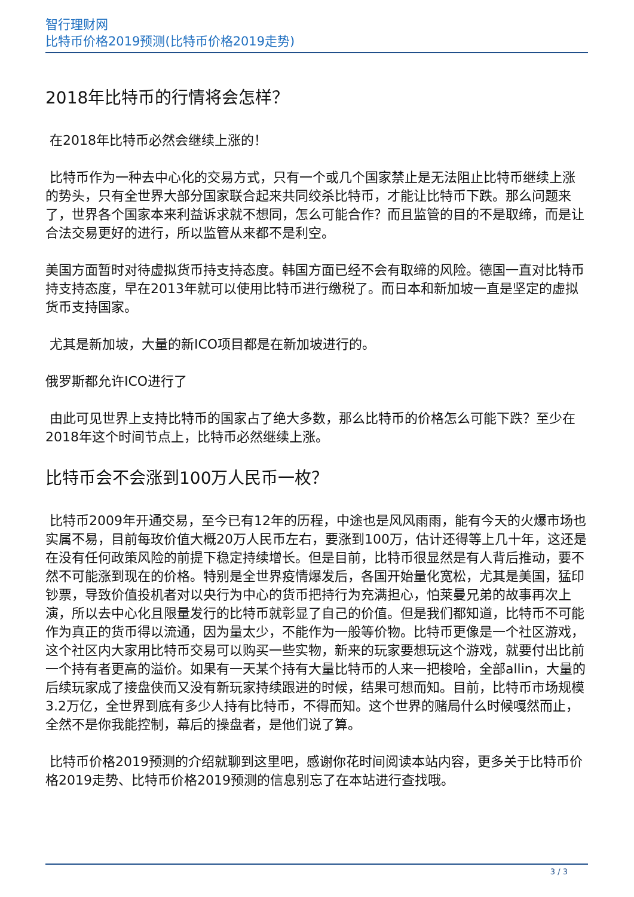智行理财网
比特币价格2019预测(比特币价格2019走势)
2018年比特币的行情将会怎样？
在2018年比特币必然会继续上涨的！
比特币作为一种去中心化的交易方式，只有一个或几个国家禁止是无法阻止比特币继续上涨的势头，只有全世界大部分国家联合起来共同绞杀比特币，才能让比特币下跌。那么问题来了，世界各个国家本来利益诉求就不想同，怎么可能合作？而且监管的目的不是取缔，而是让合法交易更好的进行，所以监管从来都不是利空。
美国方面暂时对待虚拟货币持支持态度。韩国方面已经不会有取缔的风险。德国一直对比特币持支持态度，早在2013年就可以使用比特币进行缴税了。而日本和新加坡一直是坚定的虚拟货币支持国家。
尤其是新加坡，大量的新ICO项目都是在新加坡进行的。
俄罗斯都允许ICO进行了
由此可见世界上支持比特币的国家占了绝大多数，那么比特币的价格怎么可能下跌？至少在2018年这个时间节点上，比特币必然继续上涨。
比特币会不会涨到100万人民币一枚？
比特币2009年开通交易，至今已有12年的历程，中途也是风风雨雨，能有今天的火爆市场也实属不易，目前每玫价值大概20万人民币左右，要涨到100万，估计还得等上几十年，这还是在没有任何政策风险的前提下稳定持续增长。但是目前，比特币很显然是有人背后推动，要不然不可能涨到现在的价格。特别是全世界疫情爆发后，各国开始量化宽松，尤其是美国，猛印钞票，导致价值投机者对以央行为中心的货币把持行为充满担心，怕莱曼兄弟的故事再次上演，所以去中心化且限量发行的比特币就彰显了自己的价值。但是我们都知道，比特币不可能作为真正的货币得以流通，因为量太少，不能作为一般等价物。比特币更像是一个社区游戏，这个社区内大家用比特币交易可以购买一些实物，新来的玩家要想玩这个游戏，就要付出比前一个持有者更高的溢价。如果有一天某个持有大量比特币的人来一把梭哈，全部allin，大量的后续玩家成了接盘侠而又没有新玩家持续跟进的时候，结果可想而知。目前，比特币市场规模3.2万亿，全世界到底有多少人持有比特币，不得而知。这个世界的赌局什么时候嘎然而止，全然不是你我能控制，幕后的操盘者，是他们说了算。
比特币价格2019预测的介绍就聊到这里吧，感谢你花时间阅读本站内容，更多关于比特币价格2019走势、比特币价格2019预测的信息别忘了在本站进行查找哦。
3 / 3